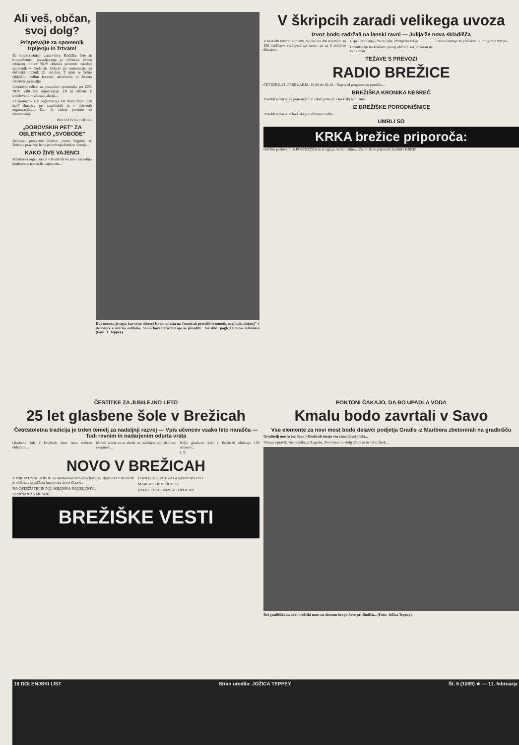Ali veš, občan, svoj dolg?
Prispevajte za spomenik trpljenju in žrtvam!
Za tridesetletnico ustanovitve Brežiške čete in tridesetletnico preseljevanja je občinska Zveza združenj borcev NOV sklenila postaviti osrednji spomenik v Brežicah. Odkriti ga nameravajo za občinski praznik 29. oktobra. Z njim se želijo oddolžiti padlim borcem, aktivistom in žrtvam fašističnega nasilja.
Iniciativni odbor za postavitev spomenika pri ZZB NOV vabi vse organizacije ZB in občane k sodelovanju v zbiralni akciji...
Za spomenik želi organizacija ZB NOV zbrati 120 tisoč dinarjev pri zasebnikih in v delovnih organizacijah... Zato še enkrat prosimo za razumevanje!
INICIATIVNI ODBOR
„DOBOVSKIH PET" ZA OBLETNICO „SVOBODE"
Delavsko prosvetno društvo „Stane Vogrinc" iz Dobove praznuje letos petindvajsetletnico obstoja...
KAKO ŽIVE VAJENCI
Mladinska organizacija v Brežicah bo prvo naslednjo konferenco posvetila vajencem...
Dva meseca je tega, kar so se delavci Kovinoplasta na Jesenicah preselili iz temnih, majhnih „lukenj" v delavnice s sončno svetlobo. Samo kovačnico morajo še preseliti... Na sliki: pogled v novo delavnico (Foto: J. Teppey)
V škripcih zaradi velikega uvoza
Izvoz bodo zadržali na lanski ravni — Julija že nova skladišča
V brežiški tovarni pohištva morajo na dan napraviti za 130 tisočakov vrednosti, na mesec pa za 3 milijone dinarjev...
Uspeh pripisujejo za 30 odst. zmanjšani režiji...
Devalvacijo bo kolektiv precej občutil, ker je vezan na velik uvoz...
letos planirajo za približno 11 milijonov izvoza.
TEŽAVE S PREVOZI
RADIO BREŽICE
ČETRTEK, 11. FEBRUARJA: 16.00 do 16.10 – Napoved programa in poročila...
BREŽIŠKA KRONIKA NESREČ
Pretekli teden so se ponesrečili in iskali pomoči v brežiški bolnišnici...
IZ BREŽIŠKE PORODNIŠNICE
Pretekli teden so v brežiški porodnišnici rodile...
UMRLI SO
KRKA brežice priporoča:
obiščite poslovalnico POSTREŽBA in si oglejte veliko izbiro... Za obisk se priporoča kolektiv KRKE!
ČESTITKE ZA JUBILEJNO LETO
25 let glasbene šole v Brežicah
Četrtstoletna tradicija je trden temelj za nadaljnji razvoj — Vpis učencev vsako leto narašča — Tudi revnim in nadarjenim odprta vrata
Glasbena šola v Brežicah slavi letos srebrno obletnico...
Minuli teden so se zbrali na razširjeni seji delovne skupnosti...
Nižjo glasbeno šolo v Brežicah obiskuje 158 učencev...
J. T.
NOVO V BREŽICAH
V INICIATIVNI ODBOR za ustanovitev temeljne kulturne skupnosti v Brežicah je občinska skupščina imenovala devet članov...
NA ČATEŽU TRI IN POL MILIJONA NAGELJNOV...
SEMINAR ZA MLADE...
DANES BO SVET ZA GOSPODARSTVO...
MARCA SEJEM FILMOV...
DVOJE PUSTOVANJ V TOPLICAH...
BREŽIŠKE VESTI
PONTONI ČAKAJO, DA BO UPADLA VODA
Kmalu bodo zavrtali v Savo
Vse elemente za novi most bodo delavci podjetja Gradis iz Maribora zbetonirali na gradbišču
Graditelji mostu čez Savo v Brežicah imajo vso zimo dovolj dela...
Vrtanje opravlja Geotehnika iz Zagreba. Novi most bo dolg 359,8 m in 10 m širok...
Del gradbišča za novi brežiški most na desnem bregu Save pri Budiču... (Foto: Jožica Teppey).
16 DOLENJSKI LIST Stran uredila: JOŽICA TEPPEY Št. 6 (1089) ★ — 11. februarja